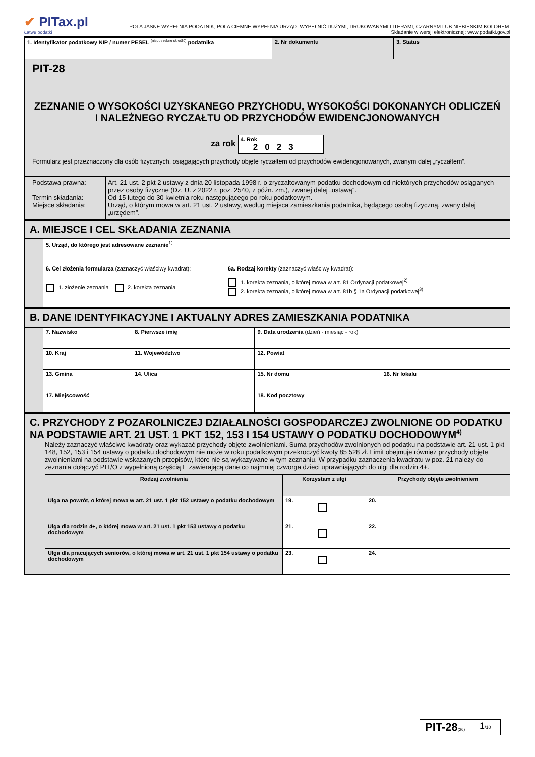✔ PITax.pl
Łatwe podatki
POLA JASNE WYPEŁNIA PODATNIK, POLA CIEMNE WYPEŁNIA URZĄD. WYPEŁNIĆ DUŻYMI, DRUKOWANYMI LITERAMI, CZARNYM LUB NIEBIESKIM KOLOREM.
Składanie w wersji elektronicznej: www.podatki.gov.pl
| 1. Identyfikator podatkowy NIP / numer PESEL <sup>(niepotrzebne skreślić)</sup> podatnika | 2. Nr dokumentu | 3. Status |
PIT-28
ZEZNANIE O WYSOKOŚCI UZYSKANEGO PRZYCHODU, WYSOKOŚCI DOKONANYCH ODLICZEŃ I NALEŻNEGO RYCZAŁTU OD PRZYCHODÓW EWIDENCJONOWANYCH
za rok 4. Rok
2023
Formularz jest przeznaczony dla osób fizycznych, osiągających przychody objęte ryczałtem od przychodów ewidencjonowanych, zwanym dalej „ryczałtem”.
| Podstawa prawna: Termin składania: Miejsce składania: | Art. 21 ust. 2 pkt 2 ustawy z dnia 20 listopada 1998 r. o zryczałtowanym podatku dochodowym od niektórych przychodów osiąganych przez osoby fizyczne (Dz. U. z 2022 r. poz. 2540, z późn. zm.), zwanej dalej „ustawą”. Od 15 lutego do 30 kwietnia roku następującego po roku podatkowym. Urząd, o którym mowa w art. 21 ust. 2 ustawy, według miejsca zamieszkania podatnika, będącego osobą fizyczną, zwany dalej „urzędem”. |
A. MIEJSCE I CEL SKŁADANIA ZEZNANIA
| | 5. Urząd, do którego jest adresowane zeznanie<sup>1)</sup> | |
| | 6. Cel złożenia formularza (zaznaczyć właściwy kwadrat): 1. złożenie zeznania 2. korekta zeznania | 6a. Rodzaj korekty (zaznaczyć właściwy kwadrat): 1. korekta zeznania, o której mowa w art. 81 Ordynacji podatkowej<sup>2)</sup> 2. korekta zeznania, o której mowa w art. 81b § 1a Ordynacji podatkowej<sup>3)</sup> |
B. DANE IDENTYFIKACYJNE I AKTUALNY ADRES ZAMIESZKANIA PODATNIKA
| | 7. Nazwisko | 8. Pierwsze imię | 9. Data urodzenia (dzień - miesiąc - rok) | |
| | 10. Kraj | 11. Województwo | 12. Powiat | |
| | 13. Gmina | 14. Ulica | 15. Nr domu | 16. Nr lokalu |
| | 17. Miejscowość | | 18. Kod pocztowy | |
C. PRZYCHODY Z POZAROLNICZEJ DZIAŁALNOŚCI GOSPODARCZEJ ZWOLNIONE OD PODATKU NA PODSTAWIE ART. 21 UST. 1 PKT 152, 153 I 154 USTAWY O PODATKU DOCHODOWYM<sup>4)</sup>
Należy zaznaczyć właściwe kwadraty oraz wykazać przychody objęte zwolnieniami. Suma przychodów zwolnionych od podatku na podstawie art. 21 ust. 1 pkt 148, 152, 153 i 154 ustawy o podatku dochodowym nie może w roku podatkowym przekroczyć kwoty 85 528 zł. Limit obejmuje również przychody objęte zwolnieniami na podstawie wskazanych przepisów, które nie są wykazywane w tym zeznaniu. W przypadku zaznaczenia kwadratu w poz. 21 należy do zeznania dołączyć PIT/O z wypełnioną częścią E zawierającą dane co najmniej czworga dzieci uprawniających do ulgi dla rodzin 4+.
| | Rodzaj zwolnienia | Korzystam z ulgi | Przychody objęte zwolnieniem |
| | Ulga na powrót, o której mowa w art. 21 ust. 1 pkt 152 ustawy o podatku dochodowym | 19. | 20. |
| | Ulga dla rodzin 4+, o której mowa w art. 21 ust. 1 pkt 153 ustawy o podatku dochodowym | 21. | 22. |
| | Ulga dla pracujących seniorów, o której mowa w art. 21 ust. 1 pkt 154 ustawy o podatku dochodowym | 23. | 24. |
PIT-28(26)
1/10